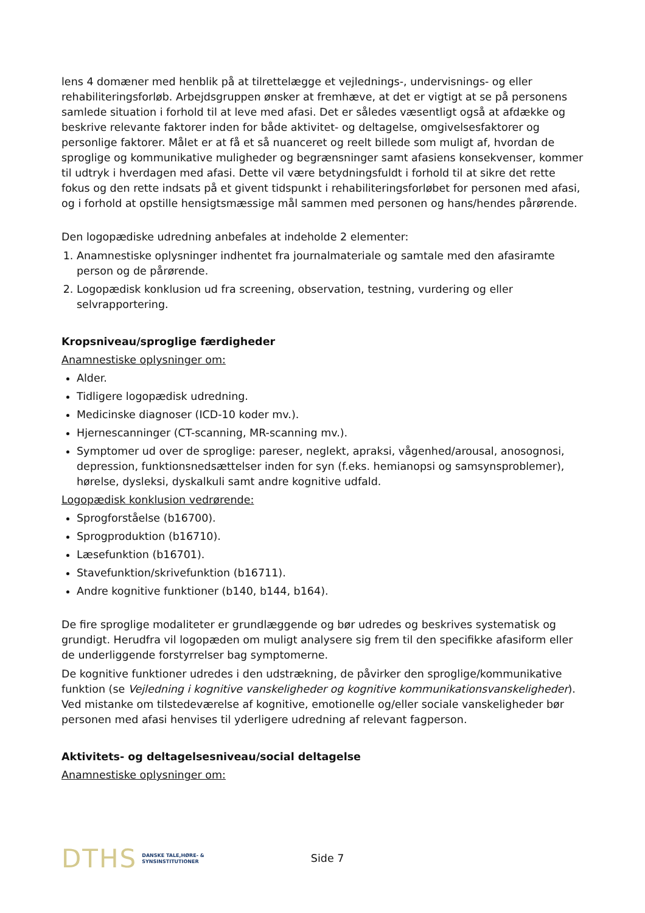lens 4 domæner med henblik på at tilrettelægge et vejlednings-, undervisnings- og eller rehabiliteringsforløb. Arbejdsgruppen ønsker at fremhæve, at det er vigtigt at se på personens samlede situation i forhold til at leve med afasi. Det er således væsentligt også at afdække og beskrive relevante faktorer inden for både aktivitet- og deltagelse, omgivelsesfaktorer og personlige faktorer. Målet er at få et så nuanceret og reelt billede som muligt af, hvordan de sproglige og kommunikative muligheder og begrænsninger samt afasiens konsekvenser, kommer til udtryk i hverdagen med afasi. Dette vil være betydningsfuldt i forhold til at sikre det rette fokus og den rette indsats på et givent tidspunkt i rehabiliteringsforløbet for personen med afasi, og i forhold at opstille hensigtsmæssige mål sammen med personen og hans/hendes pårørende.
Den logopædiske udredning anbefales at indeholde 2 elementer:
1. Anamnestiske oplysninger indhentet fra journalmateriale og samtale med den afasiramte person og de pårørende.
2. Logopædisk konklusion ud fra screening, observation, testning, vurdering og eller selvrapportering.
Kropsniveau/sproglige færdigheder
Anamnestiske oplysninger om:
Alder.
Tidligere logopædisk udredning.
Medicinske diagnoser (ICD-10 koder mv.).
Hjernescanninger (CT-scanning, MR-scanning mv.).
Symptomer ud over de sproglige: pareser, neglekt, apraksi, vågenhed/arousal, anosognosi, depression, funktionsnedsættelser inden for syn (f.eks. hemianopsi og samsynsproblemer), hørelse, dysleksi, dyskalkuli samt andre kognitive udfald.
Logopædisk konklusion vedrørende:
Sprogforståelse (b16700).
Sprogproduktion (b16710).
Læsefunktion (b16701).
Stavefunktion/skrivefunktion (b16711).
Andre kognitive funktioner (b140, b144, b164).
De fire sproglige modaliteter er grundlæggende og bør udredes og beskrives systematisk og grundigt. Herudfra vil logopæden om muligt analysere sig frem til den specifikke afasiform eller de underliggende forstyrrelser bag symptomerne.
De kognitive funktioner udredes i den udstrækning, de påvirker den sproglige/kommunikative funktion (se Vejledning i kognitive vanskeligheder og kognitive kommunikationsvanskeligheder). Ved mistanke om tilstedeværelse af kognitive, emotionelle og/eller sociale vanskeligheder bør personen med afasi henvises til yderligere udredning af relevant fagperson.
Aktivitets- og deltagelsesniveau/social deltagelse
Anamnestiske oplysninger om:
DTHS DANSKE TALE,HØRE- &
SYNSINSTITUTIONER Side 7